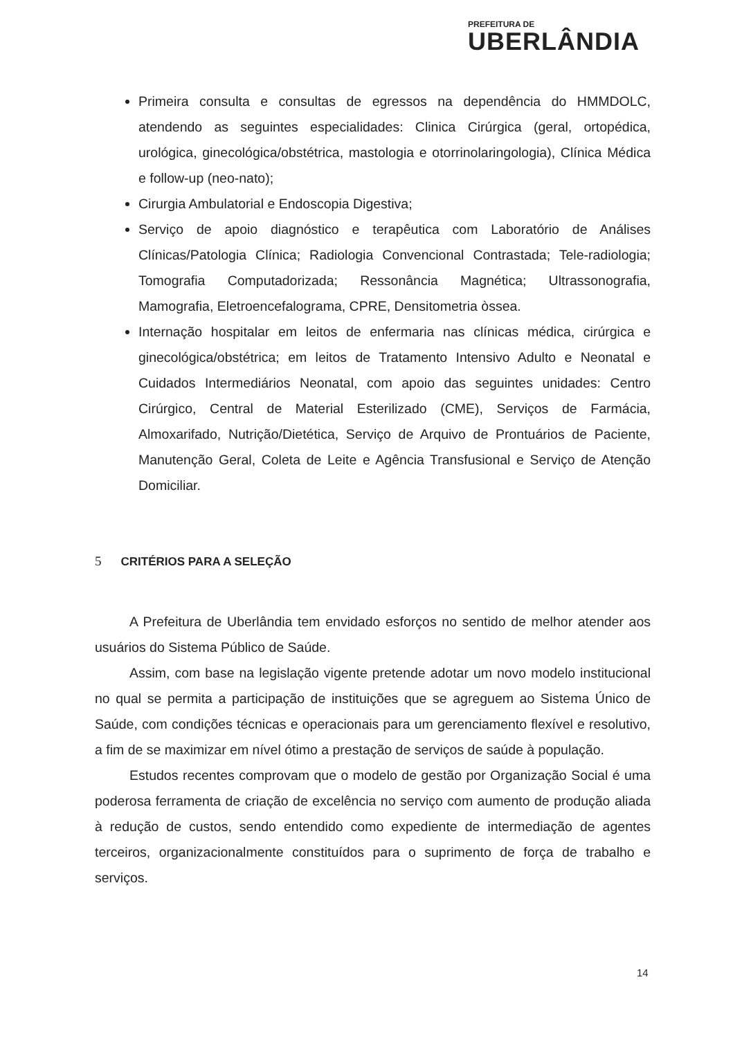PREFEITURA DE
UBERLÂNDIA
Primeira consulta e consultas de egressos na dependência do HMMDOLC, atendendo as seguintes especialidades: Clinica Cirúrgica (geral, ortopédica, urológica, ginecológica/obstétrica, mastologia e otorrinolaringologia), Clínica Médica e follow-up (neo-nato);
Cirurgia Ambulatorial e Endoscopia Digestiva;
Serviço de apoio diagnóstico e terapêutica com Laboratório de Análises Clínicas/Patologia Clínica; Radiologia Convencional Contrastada; Tele-radiologia; Tomografia Computadorizada; Ressonância Magnética; Ultrassonografia, Mamografia, Eletroencefalograma, CPRE, Densitometria òssea.
Internação hospitalar em leitos de enfermaria nas clínicas médica, cirúrgica e ginecológica/obstétrica; em leitos de Tratamento Intensivo Adulto e Neonatal e Cuidados Intermediários Neonatal, com apoio das seguintes unidades: Centro Cirúrgico, Central de Material Esterilizado (CME), Serviços de Farmácia, Almoxarifado, Nutrição/Dietética, Serviço de Arquivo de Prontuários de Paciente, Manutenção Geral, Coleta de Leite e Agência Transfusional e Serviço de Atenção Domiciliar.
5 CRITÉRIOS PARA A SELEÇÃO
A Prefeitura de Uberlândia tem envidado esforços no sentido de melhor atender aos usuários do Sistema Público de Saúde.
Assim, com base na legislação vigente pretende adotar um novo modelo institucional no qual se permita a participação de instituições que se agreguem ao Sistema Único de Saúde, com condições técnicas e operacionais para um gerenciamento flexível e resolutivo, a fim de se maximizar em nível ótimo a prestação de serviços de saúde à população.
Estudos recentes comprovam que o modelo de gestão por Organização Social é uma poderosa ferramenta de criação de excelência no serviço com aumento de produção aliada à redução de custos, sendo entendido como expediente de intermediação de agentes terceiros, organizacionalmente constituídos para o suprimento de força de trabalho e serviços.
14